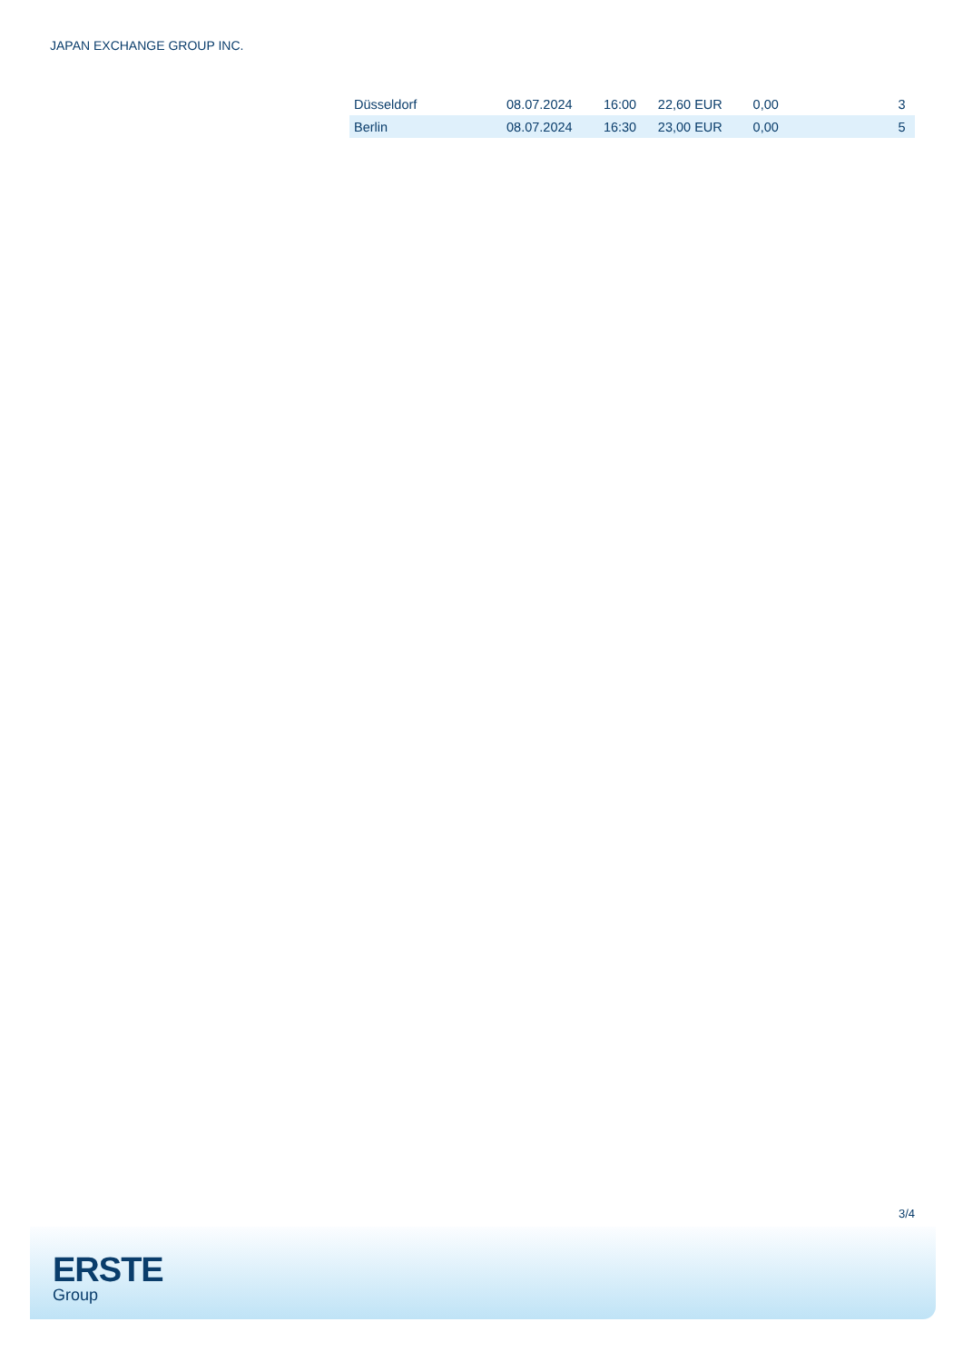JAPAN EXCHANGE GROUP INC.
| Düsseldorf | 08.07.2024 | 16:00 | 22,60 EUR | 0,00 | 3 |
| Berlin | 08.07.2024 | 16:30 | 23,00 EUR | 0,00 | 5 |
3/4
ERSTE
Group